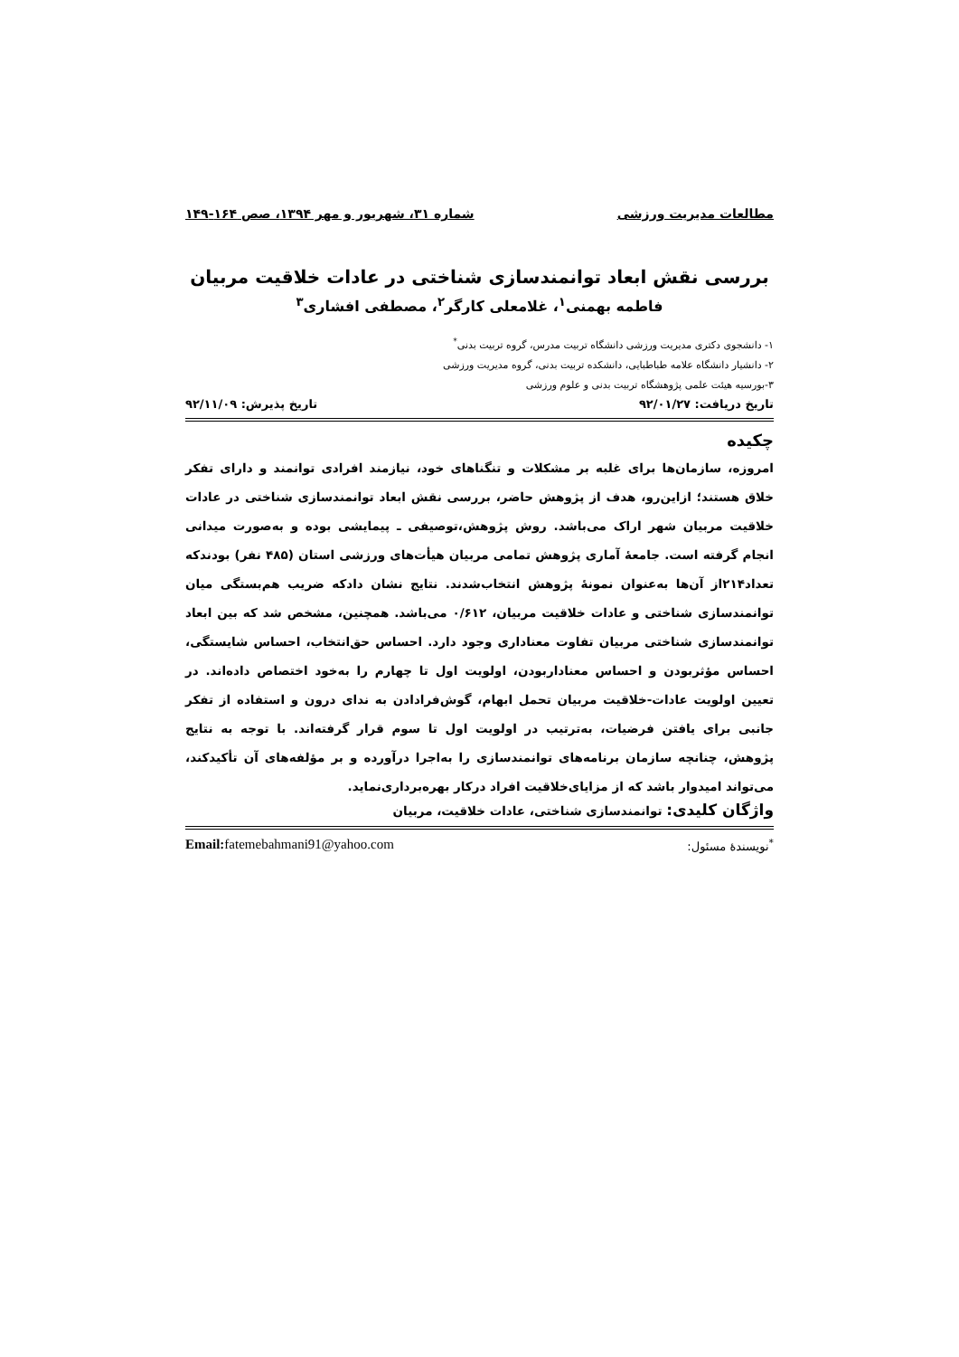مطالعات مدیریت ورزشی شماره ۳۱، شهریور و مهر ۱۳۹۴، صص ۱۶۴-۱۴۹
بررسی نقش ابعاد توانمندسازی شناختی در عادات خلاقیت مربیان
فاطمه بهمنی<sup>۱</sup>، غلامعلی کارگر<sup>۲</sup>، مصطفی افشاری<sup>۳</sup>
۱- دانشجوی دکتری مدیریت ورزشی دانشگاه تربیت مدرس، گروه تربیت بدنی<sup>*</sup>
۲- دانشیار دانشگاه علامه طباطبایی، دانشکده تربیت بدنی، گروه مدیریت ورزشی
۳-بورسیه هیئت علمی پژوهشگاه تربیت بدنی و علوم ورزشی
تاریخ دریافت: ۹۲/۰۱/۲۷ تاریخ پذیرش: ۹۲/۱۱/۰۹
چکیده
امروزه، سازمان‌ها برای غلبه بر مشکلات و تنگناهای خود، نیازمند افرادی توانمند و دارای تفکر خلاق هستند؛ ازاین‌رو، هدف از پژوهش حاضر، بررسی نقش ابعاد توانمندسازی شناختی در عادات خلاقیت مربیان شهر اراک می‌باشد. روش پژوهش،توصیفی ـ پیمایشی بوده و به‌صورت میدانی انجام گرفته است. جامعهٔ آماری پژوهش تمامی مربیان هیأت‌های ورزشی استان (۴۸۵ نفر) بودندکه تعداد۲۱۴از آن‌ها به‌عنوان نمونهٔ پژوهش انتخاب‌شدند. نتایج نشان دادکه ضریب هم‌بستگی میان توانمندسازی شناختی و عادات خلاقیت مربیان، ۰/۶۱۲ می‌باشد. همچنین، مشخص شد که بین ابعاد توانمندسازی شناختی مربیان تفاوت معناداری وجود دارد. احساس حق‌انتخاب، احساس شایستگی، احساس مؤثربودن و احساس معنادار‌بودن، اولویت اول تا چهارم را به‌خود اختصاص داده‌اند. در تعیین اولویت عادات-خلاقیت مربیان تحمل ابهام، گوش‌فرادادن به ندای درون و استفاده از تفکر جانبی برای یافتن فرضیات، به‌ترتیب در اولویت اول تا سوم قرار گرفته‌اند. با توجه به نتایج پژوهش، چنانچه سازمان برنامه‌های توانمندسازی را به‌اجرا درآورده و بر مؤلفه‌های آن تأکیدکند، می‌تواند امیدوار باشد که از مزایای‌خلاقیت افراد درکار بهره‌برداری‌نماید.
واژگان کلیدی: توانمندسازی شناختی، عادات خلاقیت، مربیان
<sup>*</sup> نویسندهٔ مسئول: Email: fatemebahmani91@yahoo.com